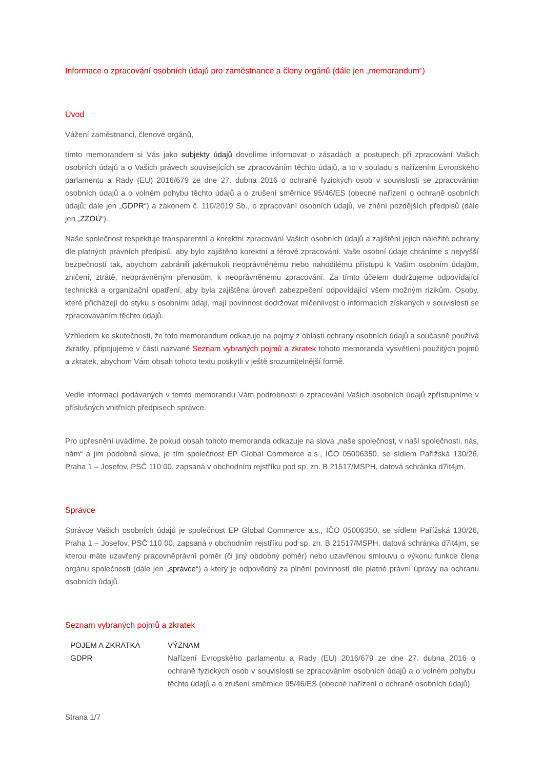Informace o zpracování osobních údajů pro zaměstnance a členy orgánů (dále jen „memorandum“)
Úvod
Vážení zaměstnanci, členové orgánů,
tímto memorandem si Vás jako subjekty údajů dovolíme informovat o zásadách a postupech při zpracování Vašich osobních údajů a o Vašich právech souvisejících se zpracováním těchto údajů, a to v souladu s nařízením Evropského parlamentu a Rady (EU) 2016/679 ze dne 27. dubna 2016 o ochraně fyzických osob v souvislosti se zpracováním osobních údajů a o volném pohybu těchto údajů a o zrušení směrnice 95/46/ES (obecné nařízení o ochraně osobních údajů; dále jen „GDPR“) a zákonem č. 110/2019 Sb., o zpracování osobních údajů, ve znění pozdějších předpisů (dále jen „ZZOÚ“).
Naše společnost respektuje transparentní a korektní zpracování Vašich osobních údajů a zajištění jejich náležité ochrany dle platných právních předpisů, aby bylo zajištěno korektní a férové zpracování. Vaše osobní údaje chráníme s nejvyšší bezpečností tak, abychom zabránili jakémukoli neoprávněnému nebo nahodilému přístupu k Vašim osobním údajům, zničení, ztrátě, neoprávněným přenosům, k neoprávněnému zpracování. Za tímto účelem dodržujeme odpovídající technická a organizační opatření, aby byla zajištěna úroveň zabezpečení odpovídající všem možným rizikům. Osoby, které přicházejí do styku s osobními údaji, mají povinnost dodržovat mlčenlivost o informacích získaných v souvislosti se zpracováváním těchto údajů.
Vzhledem ke skutečnosti, že toto memorandum odkazuje na pojmy z oblasti ochrany osobních údajů a současně používá zkratky, připojujeme v části nazvané Seznam vybraných pojmů a zkratek tohoto memoranda vysvětlení použitých pojmů a zkratek, abychom Vám obsah tohoto textu poskytli v ještě srozumitelnější formě.
Vedle informací podávaných v tomto memorandu Vám podrobnosti o zpracování Vašich osobních údajů zpřístupníme v příslušných vnitřních předpisech správce.
Pro upřesnění uvádíme, že pokud obsah tohoto memoranda odkazuje na slova „naše společnost, v naší společnosti, nás, nám“ a jim podobná slova, je tím společnost EP Global Commerce a.s., IČO 05006350, se sídlem Pařížská 130/26, Praha 1 – Josefov, PSČ 110 00, zapsaná v obchodním rejstříku pod sp. zn. B 21517/MSPH, datová schránka d7it4jm.
Správce
Správce Vašich osobních údajů je společnost EP Global Commerce a.s., IČO 05006350, se sídlem Pařížská 130/26, Praha 1 – Josefov, PSČ 110 00, zapsaná v obchodním rejstříku pod sp. zn. B 21517/MSPH, datová schránka d7it4jm, se kterou máte uzavřený pracovněprávní poměr (či jiný obdobný poměr) nebo uzavřenou smlouvu o výkonu funkce člena orgánu společnosti (dále jen „správce“) a který je odpovědný za plnění povinností dle platné právní úpravy na ochranu osobních údajů.
Seznam vybraných pojmů a zkratek
| POJEM A ZKRATKA | VÝZNAM |
| --- | --- |
| GDPR | Nařízení Evropského parlamentu a Rady (EU) 2016/679 ze dne 27. dubna 2016 o ochraně fyzických osob v souvislosti se zpracováním osobních údajů a o volném pohybu těchto údajů a o zrušení směrnice 95/46/ES (obecné nařízení o ochraně osobních údajů) |
Strana 1/7